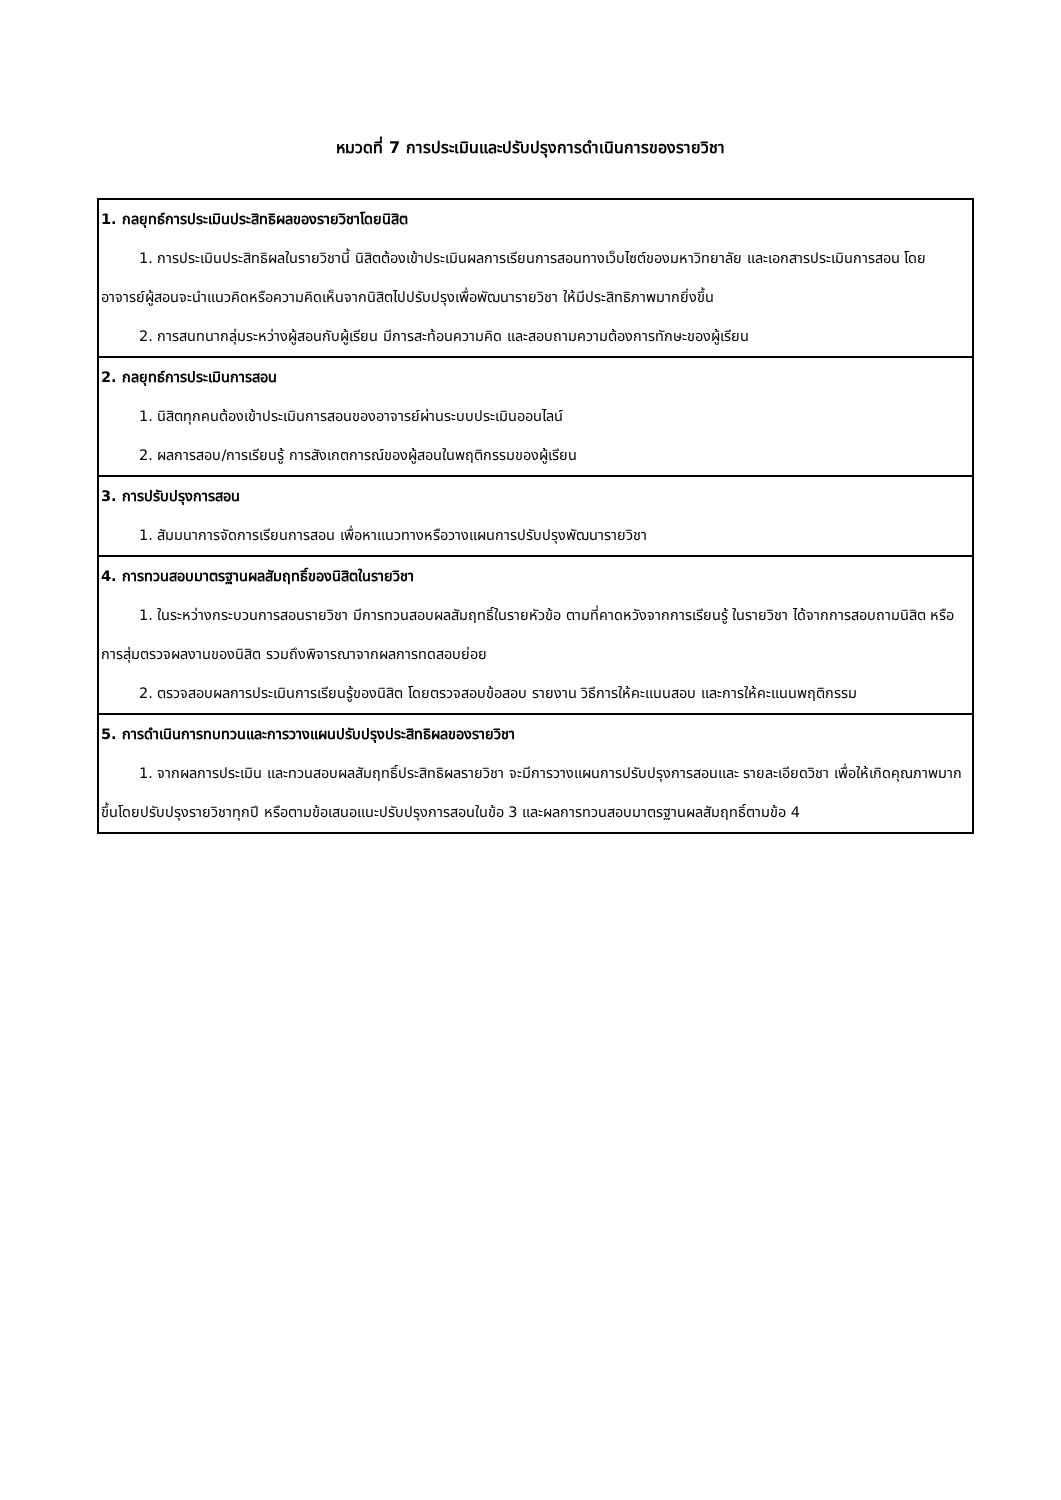หมวดที่ 7 การประเมินและปรับปรุงการดำเนินการของรายวิชา
| 1. กลยุทธ์การประเมินประสิทธิผลของรายวิชาโดยนิสิต 1. การประเมินประสิทธิผลในรายวิชานี้ นิสิตต้องเข้าประเมินผลการเรียนการสอนทางเว็บไซต์ของมหาวิทยาลัย และเอกสารประเมินการสอน โดยอาจารย์ผู้สอนจะนำแนวคิดหรือความคิดเห็นจากนิสิตไปปรับปรุงเพื่อพัฒนารายวิชา ให้มีประสิทธิภาพมากยิ่งขึ้น 2. การสนทนากลุ่มระหว่างผู้สอนกับผู้เรียน มีการสะท้อนความคิด และสอบถามความต้องการทักษะของผู้เรียน |
| 2. กลยุทธ์การประเมินการสอน 1. นิสิตทุกคนต้องเข้าประเมินการสอนของอาจารย์ผ่านระบบประเมินออนไลน์ 2. ผลการสอบ/การเรียนรู้ การสังเกตการณ์ของผู้สอนในพฤติกรรมของผู้เรียน |
| 3. การปรับปรุงการสอน 1. สัมมนาการจัดการเรียนการสอน เพื่อหาแนวทางหรือวางแผนการปรับปรุงพัฒนารายวิชา |
| 4. การทวนสอบมาตรฐานผลสัมฤทธิ์ของนิสิตในรายวิชา 1. ในระหว่างกระบวนการสอนรายวิชา มีการทวนสอบผลสัมฤทธิ์ในรายหัวข้อ ตามที่คาดหวังจากการเรียนรู้ ในรายวิชา ได้จากการสอบถามนิสิต หรือการสุ่มตรวจผลงานของนิสิต รวมถึงพิจารณาจากผลการทดสอบย่อย 2. ตรวจสอบผลการประเมินการเรียนรู้ของนิสิต โดยตรวจสอบข้อสอบ รายงาน วิธีการให้คะแนนสอบ และการให้คะแนนพฤติกรรม |
| 5. การดำเนินการทบทวนและการวางแผนปรับปรุงประสิทธิผลของรายวิชา 1. จากผลการประเมิน และทวนสอบผลสัมฤทธิ์ประสิทธิผลรายวิชา จะมีการวางแผนการปรับปรุงการสอนและ รายละเอียดวิชา เพื่อให้เกิดคุณภาพมากขึ้นโดยปรับปรุงรายวิชาทุกปี หรือตามข้อเสนอแนะปรับปรุงการสอนในข้อ 3 และผลการทวนสอบมาตรฐานผลสัมฤทธิ์ตามข้อ 4 |